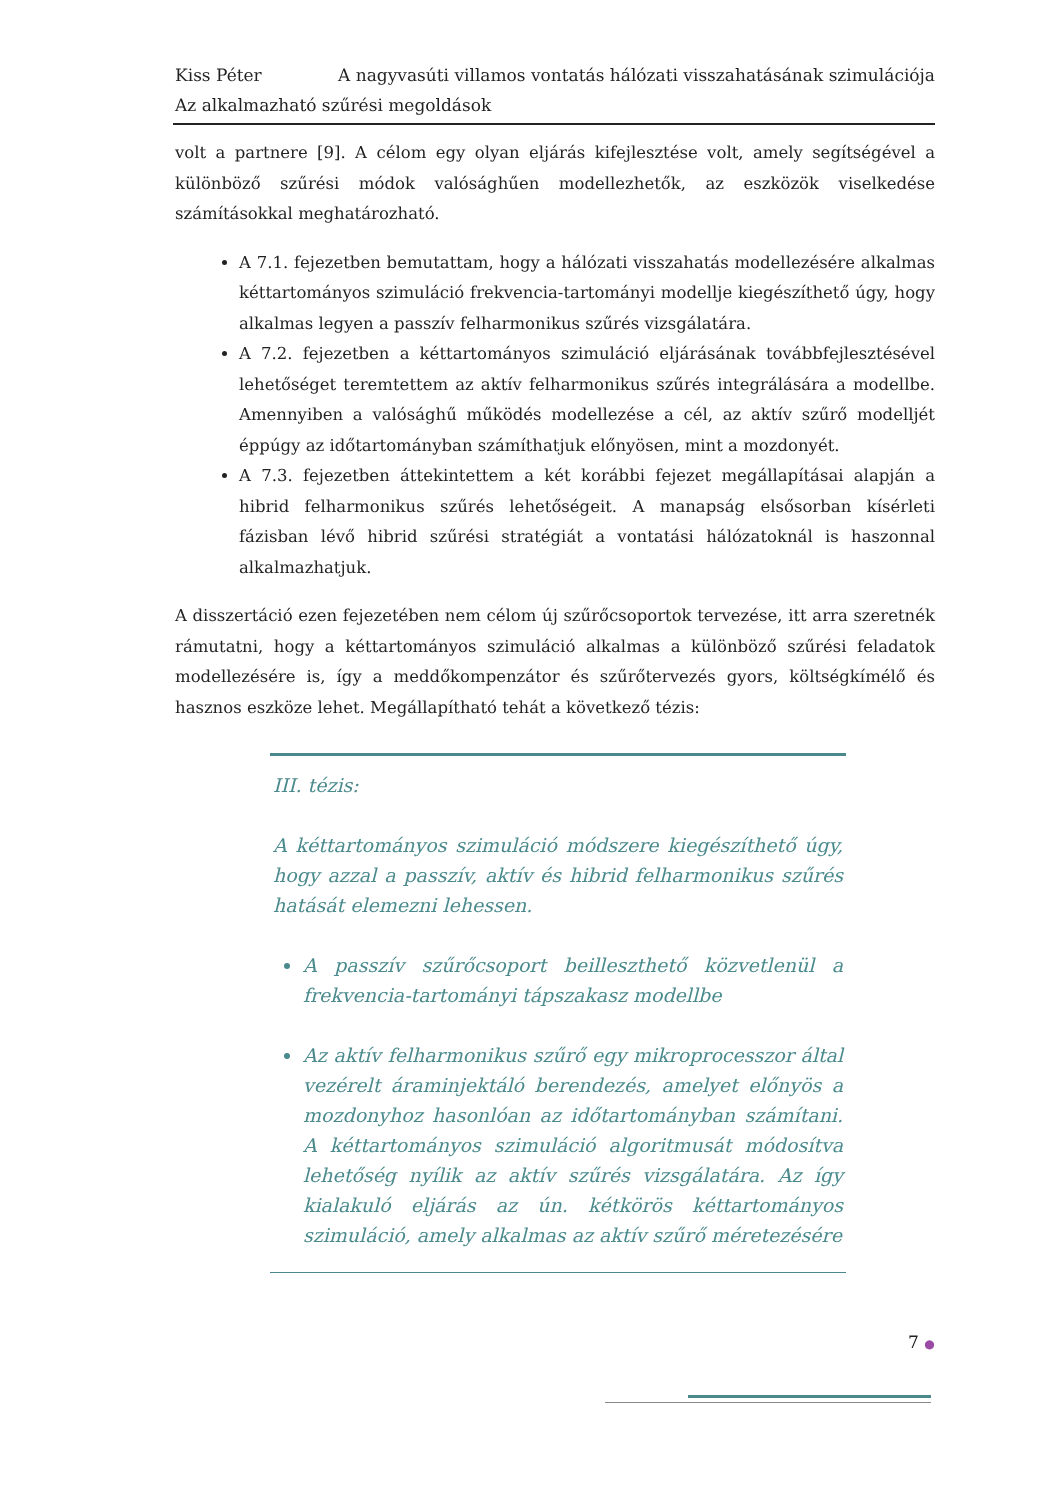Kiss Péter A nagyvasúti villamos vontatás hálózati visszahatásának szimulációja
Az alkalmazható szűrési megoldások
volt a partnere [9]. A célom egy olyan eljárás kifejlesztése volt, amely segítségével a különböző szűrési módok valósághűen modellezhetők, az eszközök viselkedése számításokkal meghatározható.
A 7.1. fejezetben bemutattam, hogy a hálózati visszahatás modellezésére alkalmas kéttartományos szimuláció frekvencia-tartományi modellje kiegészíthető úgy, hogy alkalmas legyen a passzív felharmonikus szűrés vizsgálatára.
A 7.2. fejezetben a kéttartományos szimuláció eljárásának továbbfejlesztésével lehetőséget teremtettem az aktív felharmonikus szűrés integrálására a modellbe. Amennyiben a valósághű működés modellezése a cél, az aktív szűrő modelljét éppúgy az időtartományban számíthatjuk előnyösen, mint a mozdonyét.
A 7.3. fejezetben áttekintettem a két korábbi fejezet megállapításai alapján a hibrid felharmonikus szűrés lehetőségeit. A manapság elsősorban kísérleti fázisban lévő hibrid szűrési stratégiát a vontatási hálózatoknál is haszonnal alkalmazhatjuk.
A disszertáció ezen fejezetében nem célom új szűrőcsoportok tervezése, itt arra szeretnék rámutatni, hogy a kéttartományos szimuláció alkalmas a különböző szűrési feladatok modellezésére is, így a meddőkompenzátor és szűrőtervezés gyors, költségkímélő és hasznos eszköze lehet. Megállapítható tehát a következő tézis:
III. tézis:
A kéttartományos szimuláció módszere kiegészíthető úgy, hogy azzal a passzív, aktív és hibrid felharmonikus szűrés hatását elemezni lehessen.
A passzív szűrőcsoport beilleszthető közvetlenül a frekvencia-tartományi tápszakasz modellbe
Az aktív felharmonikus szűrő egy mikroprocesszor által vezérelt áraminjektáló berendezés, amelyet előnyös a mozdonyhoz hasonlóan az időtartományban számítani. A kéttartományos szimuláció algoritmusát módosítva lehetőség nyílik az aktív szűrés vizsgálatára. Az így kialakuló eljárás az ún. kétkörös kéttartományos szimuláció, amely alkalmas az aktív szűrő méretezésére
7 ●